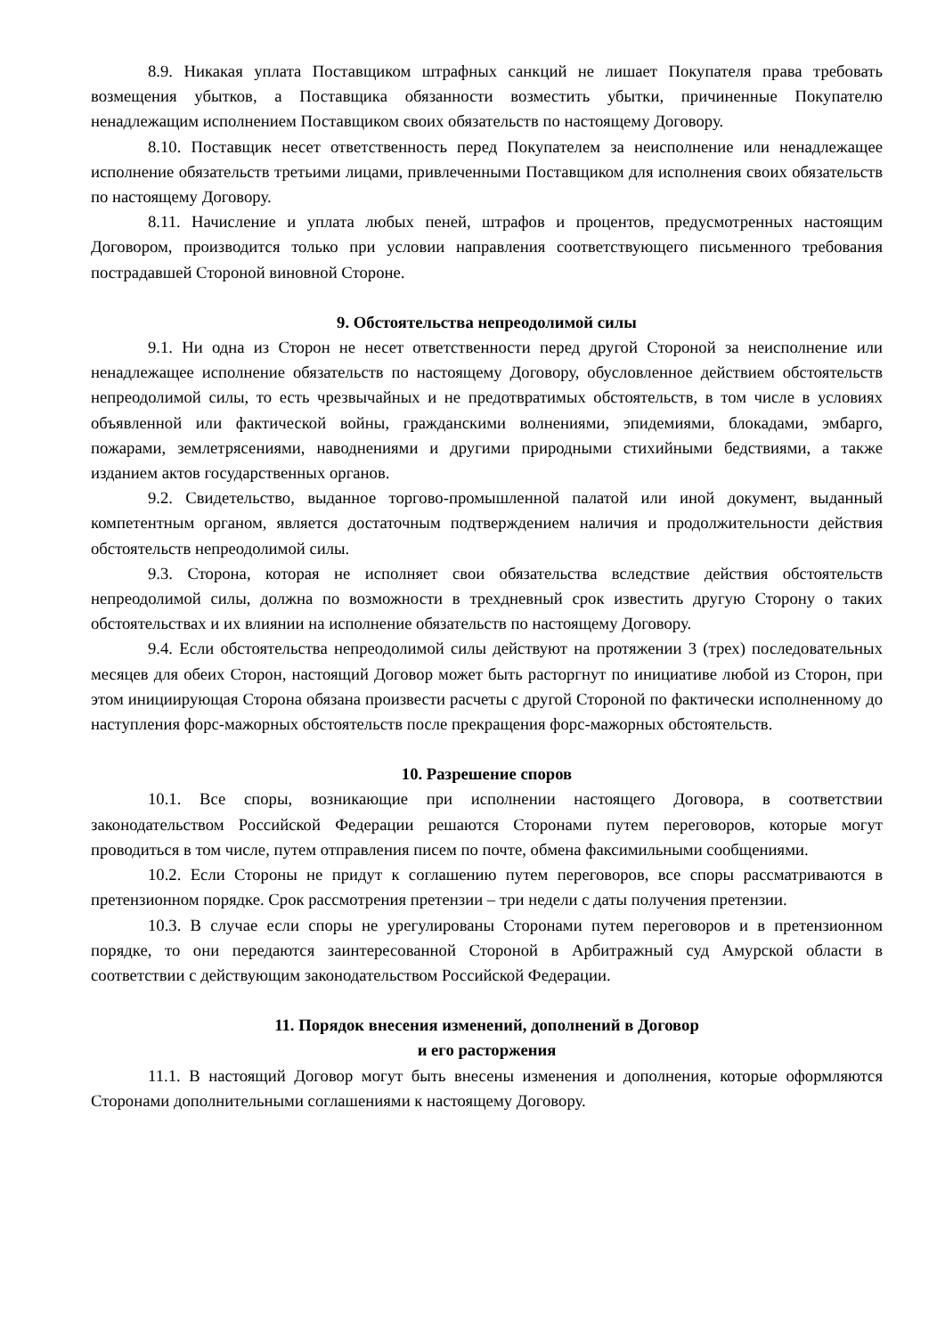8.9. Никакая уплата Поставщиком штрафных санкций не лишает Покупателя права требовать возмещения убытков, а Поставщика обязанности возместить убытки, причиненные Покупателю ненадлежащим исполнением Поставщиком своих обязательств по настоящему Договору.
8.10. Поставщик несет ответственность перед Покупателем за неисполнение или ненадлежащее исполнение обязательств третьими лицами, привлеченными Поставщиком для исполнения своих обязательств по настоящему Договору.
8.11. Начисление и уплата любых пеней, штрафов и процентов, предусмотренных настоящим Договором, производится только при условии направления соответствующего письменного требования пострадавшей Стороной виновной Стороне.
9. Обстоятельства непреодолимой силы
9.1. Ни одна из Сторон не несет ответственности перед другой Стороной за неисполнение или ненадлежащее исполнение обязательств по настоящему Договору, обусловленное действием обстоятельств непреодолимой силы, то есть чрезвычайных и не предотвратимых обстоятельств, в том числе в условиях объявленной или фактической войны, гражданскими волнениями, эпидемиями, блокадами, эмбарго, пожарами, землетрясениями, наводнениями и другими природными стихийными бедствиями, а также изданием актов государственных органов.
9.2. Свидетельство, выданное торгово-промышленной палатой или иной документ, выданный компетентным органом, является достаточным подтверждением наличия и продолжительности действия обстоятельств непреодолимой силы.
9.3. Сторона, которая не исполняет свои обязательства вследствие действия обстоятельств непреодолимой силы, должна по возможности в трехдневный срок известить другую Сторону о таких обстоятельствах и их влиянии на исполнение обязательств по настоящему Договору.
9.4. Если обстоятельства непреодолимой силы действуют на протяжении 3 (трех) последовательных месяцев для обеих Сторон, настоящий Договор может быть расторгнут по инициативе любой из Сторон, при этом инициирующая Сторона обязана произвести расчеты с другой Стороной по фактически исполненному до наступления форс-мажорных обстоятельств после прекращения форс-мажорных обстоятельств.
10. Разрешение споров
10.1. Все споры, возникающие при исполнении настоящего Договора, в соответствии законодательством Российской Федерации решаются Сторонами путем переговоров, которые могут проводиться в том числе, путем отправления писем по почте, обмена факсимильными сообщениями.
10.2. Если Стороны не придут к соглашению путем переговоров, все споры рассматриваются в претензионном порядке. Срок рассмотрения претензии – три недели с даты получения претензии.
10.3. В случае если споры не урегулированы Сторонами путем переговоров и в претензионном порядке, то они передаются заинтересованной Стороной в Арбитражный суд Амурской области в соответствии с действующим законодательством Российской Федерации.
11. Порядок внесения изменений, дополнений в Договор
и его расторжения
11.1. В настоящий Договор могут быть внесены изменения и дополнения, которые оформляются Сторонами дополнительными соглашениями к настоящему Договору.